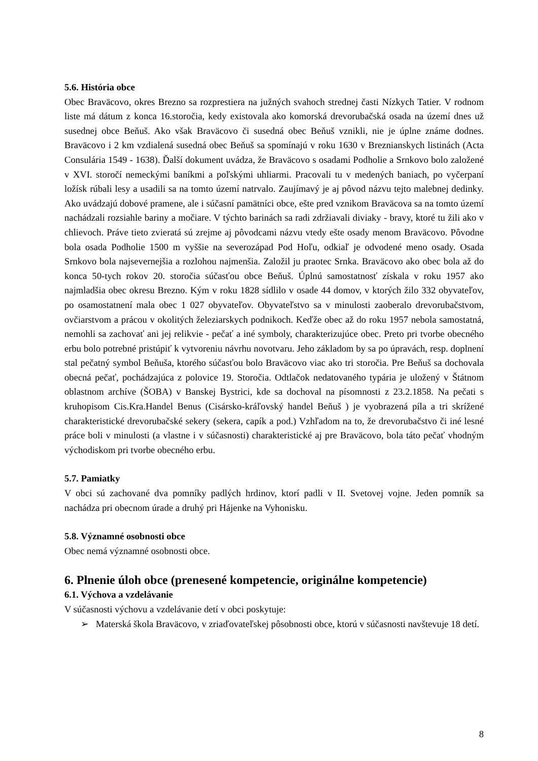5.6. História obce
Obec Braväcovo, okres Brezno sa rozprestiera na južných svahoch strednej časti Nízkych Tatier. V rodnom liste má dátum z konca 16.storočia, kedy existovala ako komorská drevorubačská osada na území dnes už susednej obce Beňuš. Ako však Braväcovo či susedná obec Beňuš vznikli, nie je úplne známe dodnes. Braväcovo i 2 km vzdialená susedná obec Beňuš sa spomínajú v roku 1630 v Breznianskych listinách (Acta Consulária 1549 - 1638). Ďalší dokument uvádza, že Braväcovo s osadami Podholie a Srnkovo bolo založené v XVI. storočí nemeckými baníkmi a poľskými uhliarmi. Pracovali tu v medených baniach, po vyčerpaní ložísk rúbali lesy a usadili sa na tomto území natrvalo. Zaujímavý je aj pôvod názvu tejto malebnej dedinky. Ako uvádzajú dobové pramene, ale i súčasní pamätníci obce, ešte pred vznikom Braväcova sa na tomto území nachádzali rozsiahle bariny a močiare. V týchto barinách sa radi zdržiavali diviaky - bravy, ktoré tu žili ako v chlievoch. Práve tieto zvieratá sú zrejme aj pôvodcami názvu vtedy ešte osady menom Braväcovo. Pôvodne bola osada Podholie 1500 m vyššie na severozápad Pod Hoľu, odkiaľ je odvodené meno osady. Osada Srnkovo bola najsevernejšia a rozlohou najmenšia. Založil ju praotec Srnka. Braväcovo ako obec bola až do konca 50-tych rokov 20. storočia súčasťou obce Beňuš. Úplnú samostatnosť získala v roku 1957 ako najmladšia obec okresu Brezno. Kým v roku 1828 sídlilo v osade 44 domov, v ktorých žilo 332 obyvateľov, po osamostatnení mala obec 1 027 obyvateľov. Obyvateľstvo sa v minulosti zaoberalo drevorubačstvom, ovčiarstvom a prácou v okolitých železiarskych podnikoch. Keďže obec až do roku 1957 nebola samostatná, nemohli sa zachovať ani jej relikvie - pečať a iné symboly, charakterizujúce obec. Preto pri tvorbe obecného erbu bolo potrebné pristúpiť k vytvoreniu návrhu novotvaru. Jeho základom by sa po úpravách, resp. doplnení stal pečatný symbol Beňuša, ktorého súčasťou bolo Braväcovo viac ako tri storočia. Pre Beňuš sa dochovala obecná pečať, pochádzajúca z polovice 19. Storočia. Odtlačok nedatovaného typária je uložený v Štátnom oblastnom archíve (ŠOBA) v Banskej Bystrici, kde sa dochoval na písomnosti z 23.2.1858. Na pečati s kruhopisom Cis.Kra.Handel Benus (Cisársko-kráľovský handel Beňuš ) je vyobrazená píla a tri skrížené charakteristické drevorubačské sekery (sekera, capík a pod.) Vzhľadom na to, že drevorubačstvo či iné lesné práce boli v minulosti (a vlastne i v súčasnosti) charakteristické aj pre Braväcovo, bola táto pečať vhodným východiskom pri tvorbe obecného erbu.
5.7. Pamiatky
V obci sú zachované dva pomníky padlých hrdinov, ktorí padli v II. Svetovej vojne. Jeden pomník sa nachádza pri obecnom úrade a druhý pri Hájenke na Vyhonisku.
5.8. Významné osobnosti obce
Obec nemá významné osobnosti obce.
6. Plnenie úloh obce (prenesené kompetencie, originálne kompetencie)
6.1. Výchova a vzdelávanie
V súčasnosti výchovu a vzdelávanie detí v obci poskytuje:
➢ Materská škola Braväcovo, v zriaďovateľskej pôsobnosti obce, ktorú v súčasnosti navštevuje 18 detí.
8